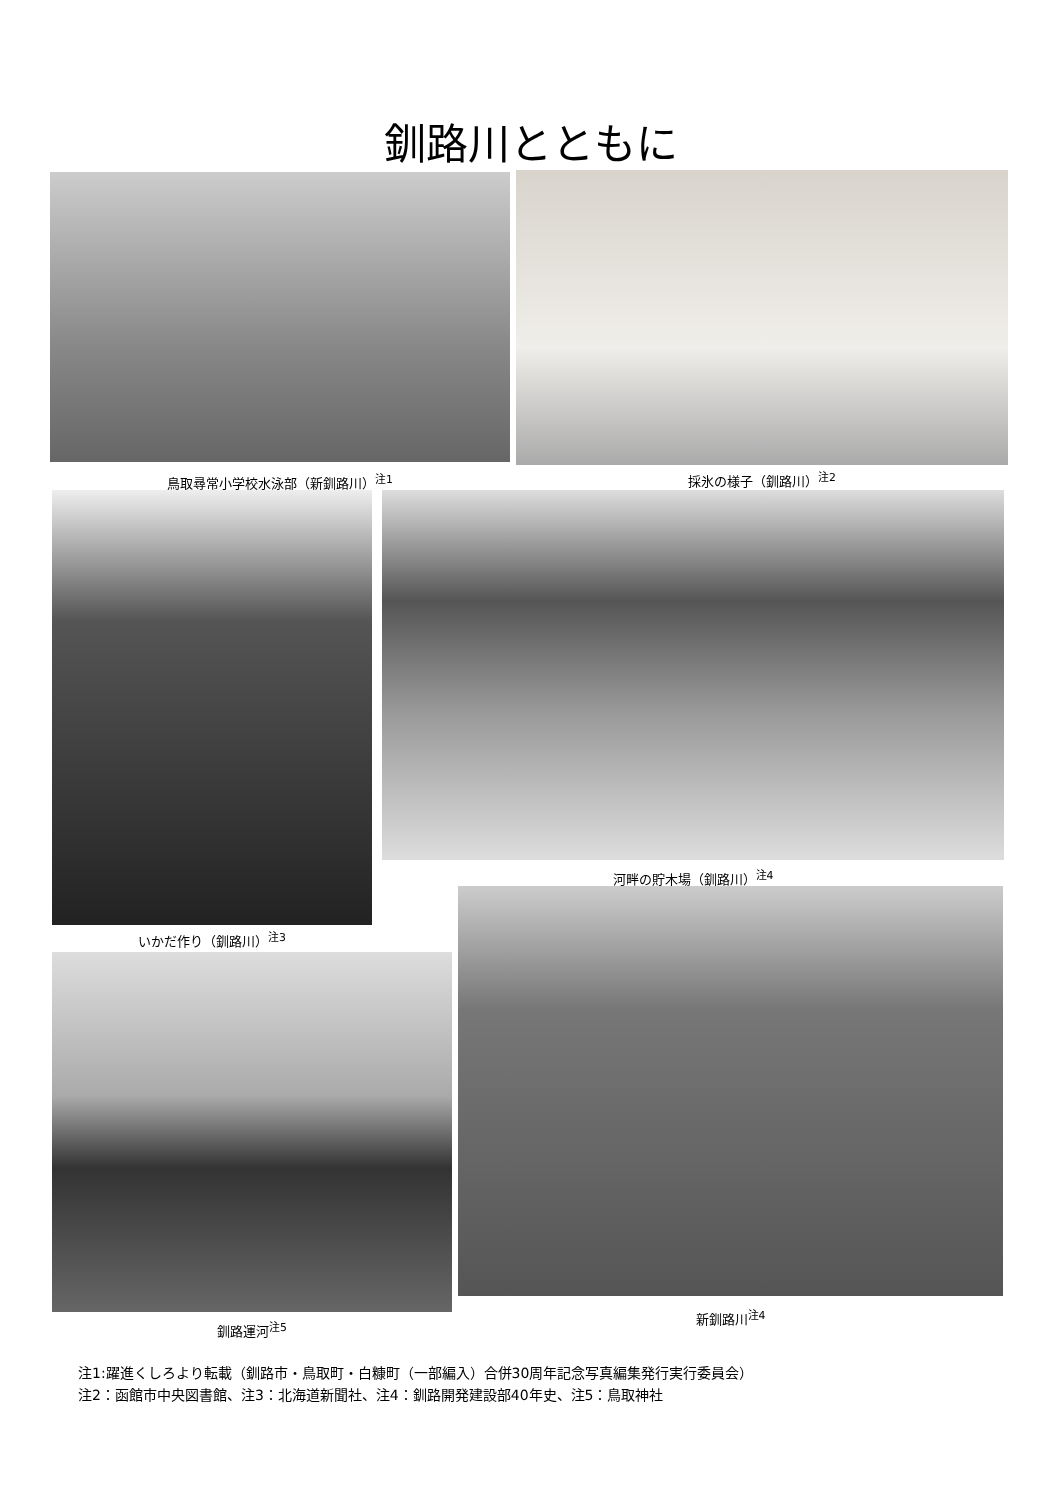釧路川とともに
鳥取尋常小学校水泳部（新釧路川）<sup>注1</sup> 採氷の様子（釧路川）<sup>注2</sup>
河畔の貯木場（釧路川）<sup>注4</sup>
いかだ作り（釧路川）<sup>注3</sup>
釧路運河<sup>注5</sup>
新釧路川<sup>注4</sup>
注1:躍進くしろより転載（釧路市・鳥取町・白糠町（一部編入）合併30周年記念写真編集発行実行委員会）
注2：函館市中央図書館、注3：北海道新聞社、注4：釧路開発建設部40年史、注5：鳥取神社